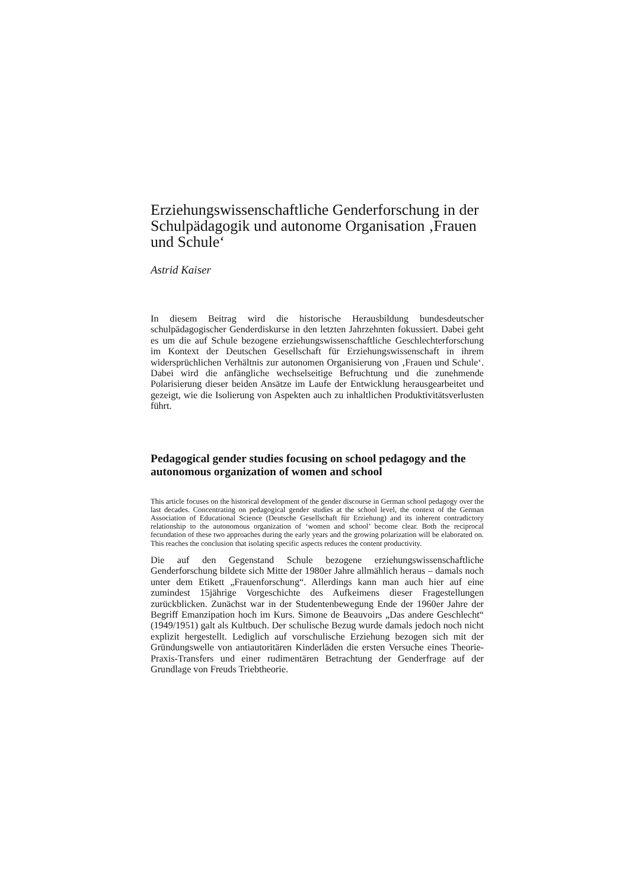Erziehungswissenschaftliche Genderforschung in der Schulpädagogik und autonome Organisation ‚Frauen und Schule‘
Astrid Kaiser
In diesem Beitrag wird die historische Herausbildung bundesdeutscher schulpädagogischer Genderdiskurse in den letzten Jahrzehnten fokussiert. Dabei geht es um die auf Schule bezogene erziehungswissenschaftliche Geschlechterforschung im Kontext der Deutschen Gesellschaft für Erziehungswissenschaft in ihrem widersprüchlichen Verhältnis zur autonomen Organisierung von ‚Frauen und Schule‘. Dabei wird die anfängliche wechselseitige Befruchtung und die zunehmende Polarisierung dieser beiden Ansätze im Laufe der Entwicklung herausgearbeitet und gezeigt, wie die Isolierung von Aspekten auch zu inhaltlichen Produktivitätsverlusten führt.
Pedagogical gender studies focusing on school pedagogy and the autonomous organization of women and school
This article focuses on the historical development of the gender discourse in German school pedagogy over the last decades. Concentrating on pedagogical gender studies at the school level, the context of the German Association of Educational Science (Deutsche Gesellschaft für Erziehung) and its inherent contradictory relationship to the autonomous organization of ‘women and school’ become clear. Both the reciprocal fecundation of these two approaches during the early years and the growing polarization will be elaborated on. This reaches the conclusion that isolating specific aspects reduces the content productivity.
Die auf den Gegenstand Schule bezogene erziehungswissenschaftliche Genderforschung bildete sich Mitte der 1980er Jahre allmählich heraus – damals noch unter dem Etikett „Frauenforschung“. Allerdings kann man auch hier auf eine zumindest 15jährige Vorgeschichte des Aufkeimens dieser Fragestellungen zurückblicken. Zunächst war in der Studentenbewegung Ende der 1960er Jahre der Begriff Emanzipation hoch im Kurs. Simone de Beauvoirs „Das andere Geschlecht“ (1949/1951) galt als Kultbuch. Der schulische Bezug wurde damals jedoch noch nicht explizit hergestellt. Lediglich auf vorschulische Erziehung bezogen sich mit der Gründungswelle von antiautoritären Kinderläden die ersten Versuche eines Theorie-Praxis-Transfers und einer rudimentären Betrachtung der Genderfrage auf der Grundlage von Freuds Triebtheorie.